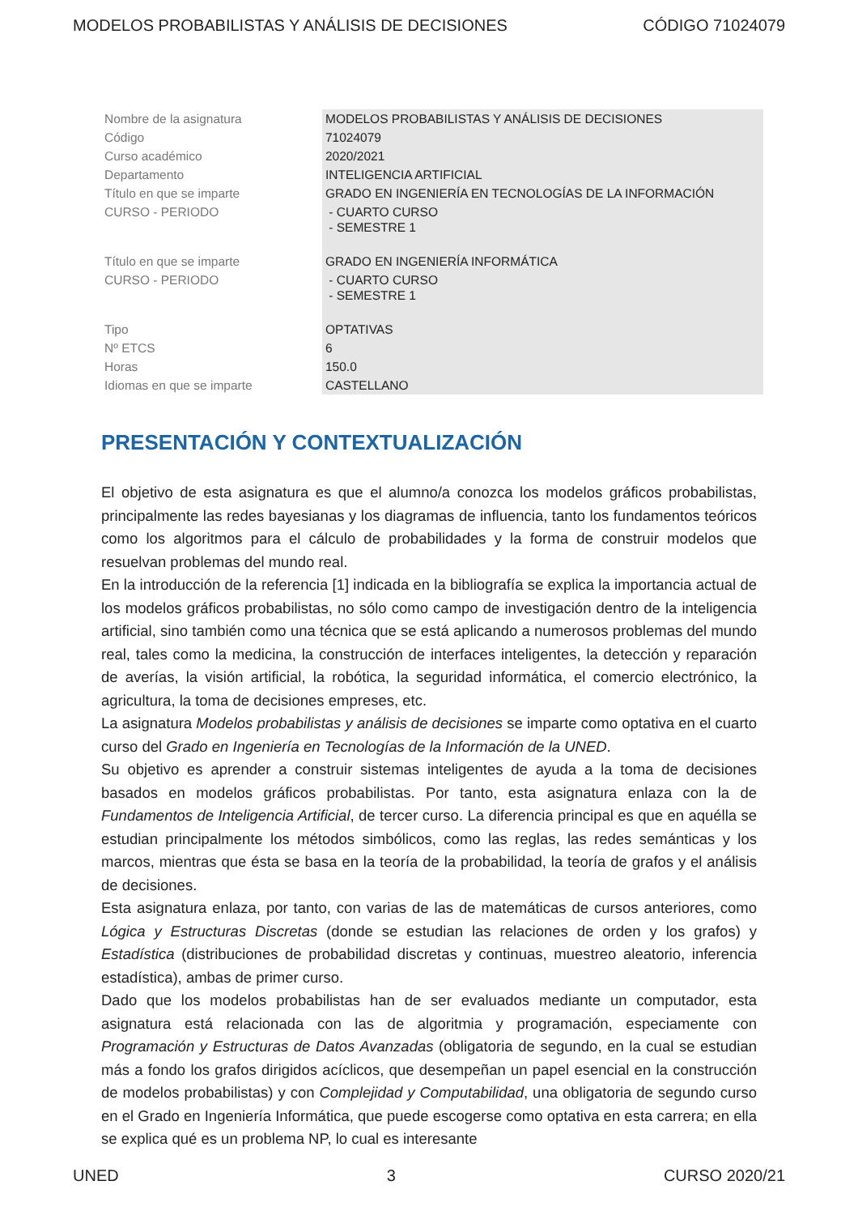MODELOS PROBABILISTAS Y ANÁLISIS DE DECISIONES CÓDIGO 71024079
| Nombre de la asignatura | MODELOS PROBABILISTAS Y ANÁLISIS DE DECISIONES |
| Código | 71024079 |
| Curso académico | 2020/2021 |
| Departamento | INTELIGENCIA ARTIFICIAL |
| Título en que se imparte | GRADO EN INGENIERÍA EN TECNOLOGÍAS DE LA INFORMACIÓN |
| CURSO - PERIODO | - CUARTO CURSO - SEMESTRE 1 |
| Título en que se imparte | GRADO EN INGENIERÍA INFORMÁTICA |
| CURSO - PERIODO | - CUARTO CURSO - SEMESTRE 1 |
| Tipo | OPTATIVAS |
| Nº ETCS | 6 |
| Horas | 150.0 |
| Idiomas en que se imparte | CASTELLANO |
PRESENTACIÓN Y CONTEXTUALIZACIÓN
El objetivo de esta asignatura es que el alumno/a conozca los modelos gráficos probabilistas, principalmente las redes bayesianas y los diagramas de influencia, tanto los fundamentos teóricos como los algoritmos para el cálculo de probabilidades y la forma de construir modelos que resuelvan problemas del mundo real.
En la introducción de la referencia [1] indicada en la bibliografía se explica la importancia actual de los modelos gráficos probabilistas, no sólo como campo de investigación dentro de la inteligencia artificial, sino también como una técnica que se está aplicando a numerosos problemas del mundo real, tales como la medicina, la construcción de interfaces inteligentes, la detección y reparación de averías, la visión artificial, la robótica, la seguridad informática, el comercio electrónico, la agricultura, la toma de decisiones empreses, etc.
La asignatura Modelos probabilistas y análisis de decisiones se imparte como optativa en el cuarto curso del Grado en Ingeniería en Tecnologías de la Información de la UNED.
Su objetivo es aprender a construir sistemas inteligentes de ayuda a la toma de decisiones basados en modelos gráficos probabilistas. Por tanto, esta asignatura enlaza con la de Fundamentos de Inteligencia Artificial, de tercer curso. La diferencia principal es que en aquélla se estudian principalmente los métodos simbólicos, como las reglas, las redes semánticas y los marcos, mientras que ésta se basa en la teoría de la probabilidad, la teoría de grafos y el análisis de decisiones.
Esta asignatura enlaza, por tanto, con varias de las de matemáticas de cursos anteriores, como Lógica y Estructuras Discretas (donde se estudian las relaciones de orden y los grafos) y Estadística (distribuciones de probabilidad discretas y continuas, muestreo aleatorio, inferencia estadística), ambas de primer curso.
Dado que los modelos probabilistas han de ser evaluados mediante un computador, esta asignatura está relacionada con las de algoritmia y programación, especiamente con Programación y Estructuras de Datos Avanzadas (obligatoria de segundo, en la cual se estudian más a fondo los grafos dirigidos acíclicos, que desempeñan un papel esencial en la construcción de modelos probabilistas) y con Complejidad y Computabilidad, una obligatoria de segundo curso en el Grado en Ingeniería Informática, que puede escogerse como optativa en esta carrera; en ella se explica qué es un problema NP, lo cual es interesante
UNED 3 CURSO 2020/21